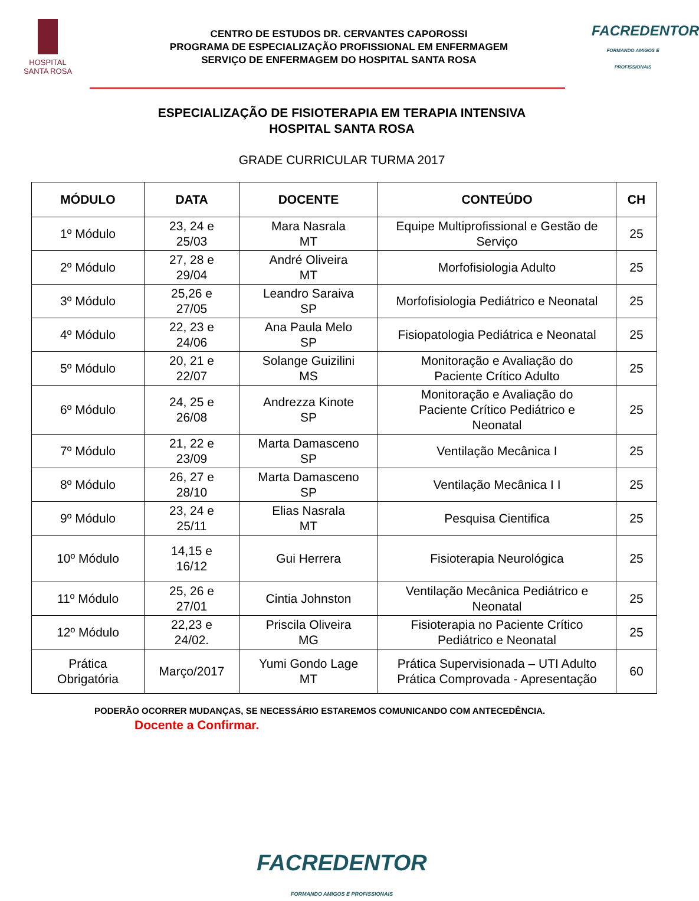HOSPITAL
SANTA ROSA
CENTRO DE ESTUDOS DR. CERVANTES CAPOROSSI
PROGRAMA DE ESPECIALIZAÇÃO PROFISSIONAL EM ENFERMAGEM
SERVIÇO DE ENFERMAGEM DO HOSPITAL SANTA ROSA
FACREDENTOR
FORMANDO AMIGOS E PROFISSIONAIS
ESPECIALIZAÇÃO DE FISIOTERAPIA EM TERAPIA INTENSIVA
HOSPITAL SANTA ROSA
GRADE CURRICULAR TURMA 2017
| MÓDULO | DATA | DOCENTE | CONTEÚDO | CH |
| --- | --- | --- | --- | --- |
| 1º Módulo | 23, 24 e 25/03 | Mara Nasrala MT | Equipe Multiprofissional e Gestão de Serviço | 25 |
| 2º Módulo | 27, 28 e 29/04 | André Oliveira MT | Morfofisiologia Adulto | 25 |
| 3º Módulo | 25,26 e 27/05 | Leandro Saraiva SP | Morfofisiologia Pediátrico e Neonatal | 25 |
| 4º Módulo | 22, 23 e 24/06 | Ana Paula Melo SP | Fisiopatologia Pediátrica e Neonatal | 25 |
| 5º Módulo | 20, 21 e 22/07 | Solange Guizilini MS | Monitoração e Avaliação do Paciente Crítico Adulto | 25 |
| 6º Módulo | 24, 25 e 26/08 | Andrezza Kinote SP | Monitoração e Avaliação do Paciente Crítico Pediátrico e Neonatal | 25 |
| 7º Módulo | 21, 22 e 23/09 | Marta Damasceno SP | Ventilação Mecânica I | 25 |
| 8º Módulo | 26, 27 e 28/10 | Marta Damasceno SP | Ventilação Mecânica I I | 25 |
| 9º Módulo | 23, 24 e 25/11 | Elias Nasrala MT | Pesquisa Cientifica | 25 |
| 10º Módulo | 14,15 e 16/12 | Gui Herrera | Fisioterapia Neurológica | 25 |
| 11º Módulo | 25, 26 e 27/01 | Cintia Johnston | Ventilação Mecânica Pediátrico e Neonatal | 25 |
| 12º Módulo | 22,23 e 24/02. | Priscila Oliveira MG | Fisioterapia no Paciente Crítico Pediátrico e Neonatal | 25 |
| Prática Obrigatória | Março/2017 | Yumi Gondo Lage MT | Prática Supervisionada – UTI Adulto Prática Comprovada - Apresentação | 60 |
PODERÃO OCORRER MUDANÇAS, SE NECESSÁRIO ESTAREMOS COMUNICANDO COM ANTECEDÊNCIA.
Docente a Confirmar.
FACREDENTOR
FORMANDO AMIGOS E PROFISSIONAIS